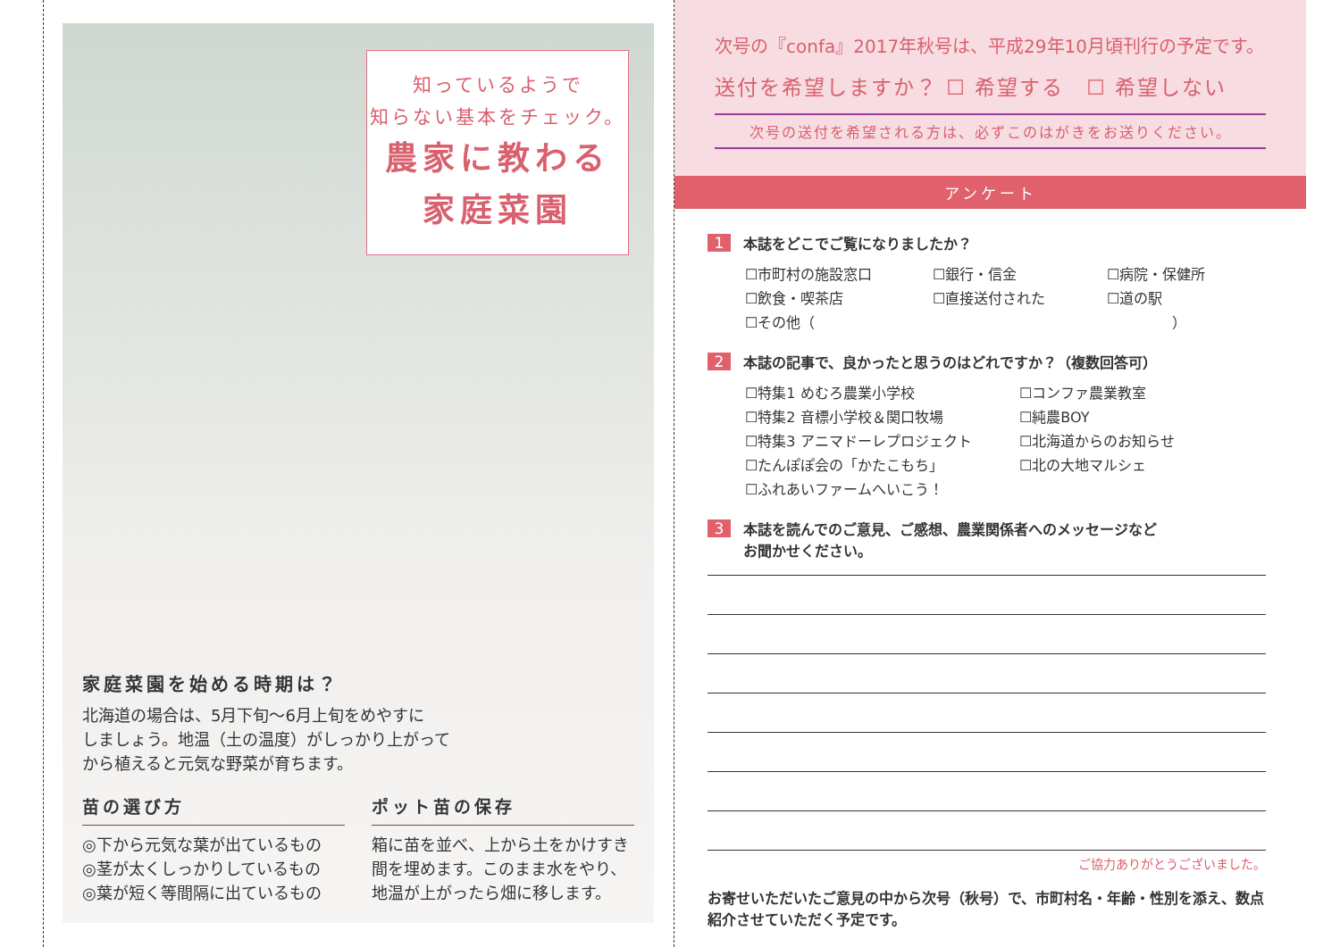知っているようで
知らない基本をチェック。
農家に教わる
家庭菜園
家庭菜園を始める時期は？
北海道の場合は、5月下旬〜6月上旬をめやすに
しましょう。地温（土の温度）がしっかり上がって
から植えると元気な野菜が育ちます。
苗の選び方
◎下から元気な葉が出ているもの
◎茎が太くしっかりしているもの
◎葉が短く等間隔に出ているもの
ポット苗の保存
箱に苗を並べ、上から土をかけすき間を埋めます。このまま水をやり、地温が上がったら畑に移します。
次号の『confa』2017年秋号は、平成29年10月頃刊行の予定です。
送付を希望しますか？ ☐ 希望する　☐ 希望しない
次号の送付を希望される方は、必ずこのはがきをお送りください。
アンケート
1
本誌をどこでご覧になりましたか？
☐市町村の施設窓口 ☐銀行・信金 ☐病院・保健所 ☐飲食・喫茶店 ☐直接送付された ☐道の駅 ☐その他（　　　　　　　　　　　　　　　　　　　　　　　　　）
2
本誌の記事で、良かったと思うのはどれですか？（複数回答可）
☐特集1 めむろ農業小学校 ☐コンファ農業教室 ☐特集2 音標小学校＆関口牧場 ☐純農BOY ☐特集3 アニマドーレプロジェクト ☐北海道からのお知らせ ☐たんぽぽ会の「かたこもち」 ☐北の大地マルシェ ☐ふれあいファームへいこう！
3
本誌を読んでのご意見、ご感想、農業関係者へのメッセージなど
お聞かせください。
ご協力ありがとうございました。
お寄せいただいたご意見の中から次号（秋号）で、市町村名・年齢・性別を添え、数点紹介させていただく予定です。